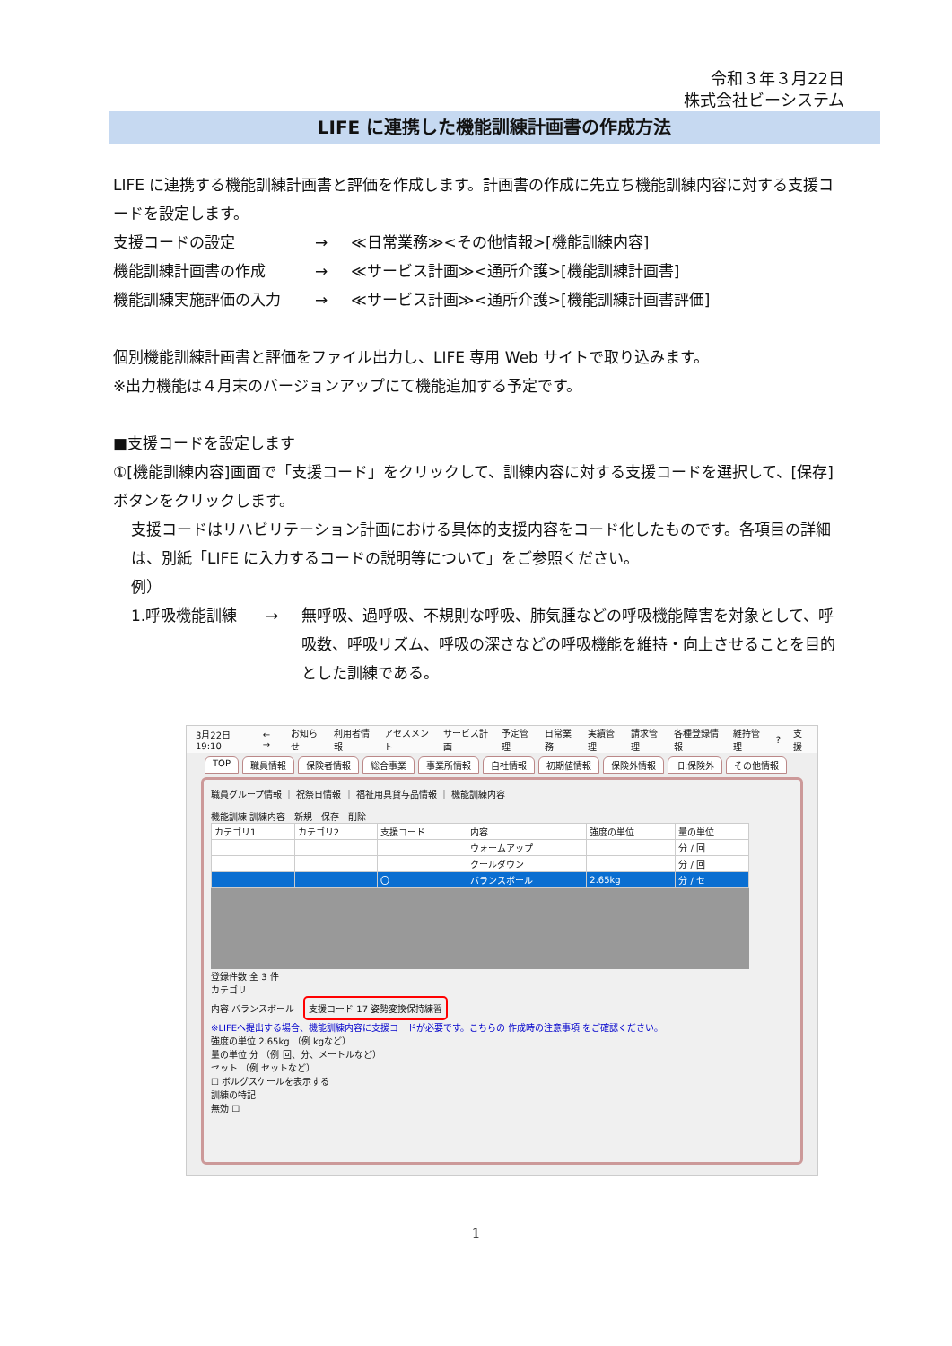令和３年３月22日
株式会社ビーシステム
LIFE に連携した機能訓練計画書の作成方法
LIFE に連携する機能訓練計画書と評価を作成します。計画書の作成に先立ち機能訓練内容に対する支援コードを設定します。
支援コードの設定 → ≪日常業務≫<その他情報>[機能訓練内容]
機能訓練計画書の作成 → ≪サービス計画≫<通所介護>[機能訓練計画書]
機能訓練実施評価の入力 → ≪サービス計画≫<通所介護>[機能訓練計画書評価]
個別機能訓練計画書と評価をファイル出力し、LIFE 専用 Web サイトで取り込みます。
※出力機能は４月末のバージョンアップにて機能追加する予定です。
■支援コードを設定します
①[機能訓練内容]画面で「支援コード」をクリックして、訓練内容に対する支援コードを選択して、[保存]ボタンをクリックします。
支援コードはリハビリテーション計画における具体的支援内容をコード化したものです。各項目の詳細は、別紙「LIFE に入力するコードの説明等について」をご参照ください。
例）
1.呼吸機能訓練 → 無呼吸、過呼吸、不規則な呼吸、肺気腫などの呼吸機能障害を対象として、呼吸数、呼吸リズム、呼吸の深さなどの呼吸機能を維持・向上させることを目的とした訓練である。
3月22日 19:10 ← → お知らせ 利用者情報 アセスメント サービス計画 予定管理 日常業務 実績管理 請求管理 各種登録情報 維持管理? 支援
TOP 職員情報 保険者情報 総合事業 事業所情報 自社情報 初期値情報 保険外情報 旧:保険外 その他情報
職員グループ情報 ｜ 祝祭日情報 ｜ 福祉用具貸与品情報 ｜ 機能訓練内容
機能訓練 訓練内容　新規　保存　削除
| カテゴリ1 | カテゴリ2 | 支援コード | 内容 | 強度の単位 | 量の単位 |
| --- | --- | --- | --- | --- | --- |
| | | | ウォームアップ | | 分 / 回 |
| | | | クールダウン | | 分 / 回 |
| | | 〇 | バランスボール | 2.65kg | 分 / セ |
登録件数 全 3 件
カテゴリ
内容 バランスボール　支援コード 17 姿勢変換保持練習
※LIFEへ提出する場合、機能訓練内容に支援コードが必要です。こちらの 作成時の注意事項 をご確認ください。
強度の単位 2.65kg （例 kgなど）
量の単位 分 （例 回、分、メートルなど）
セット （例 セットなど）
☐ ボルグスケールを表示する
訓練の特記
無効 ☐
1